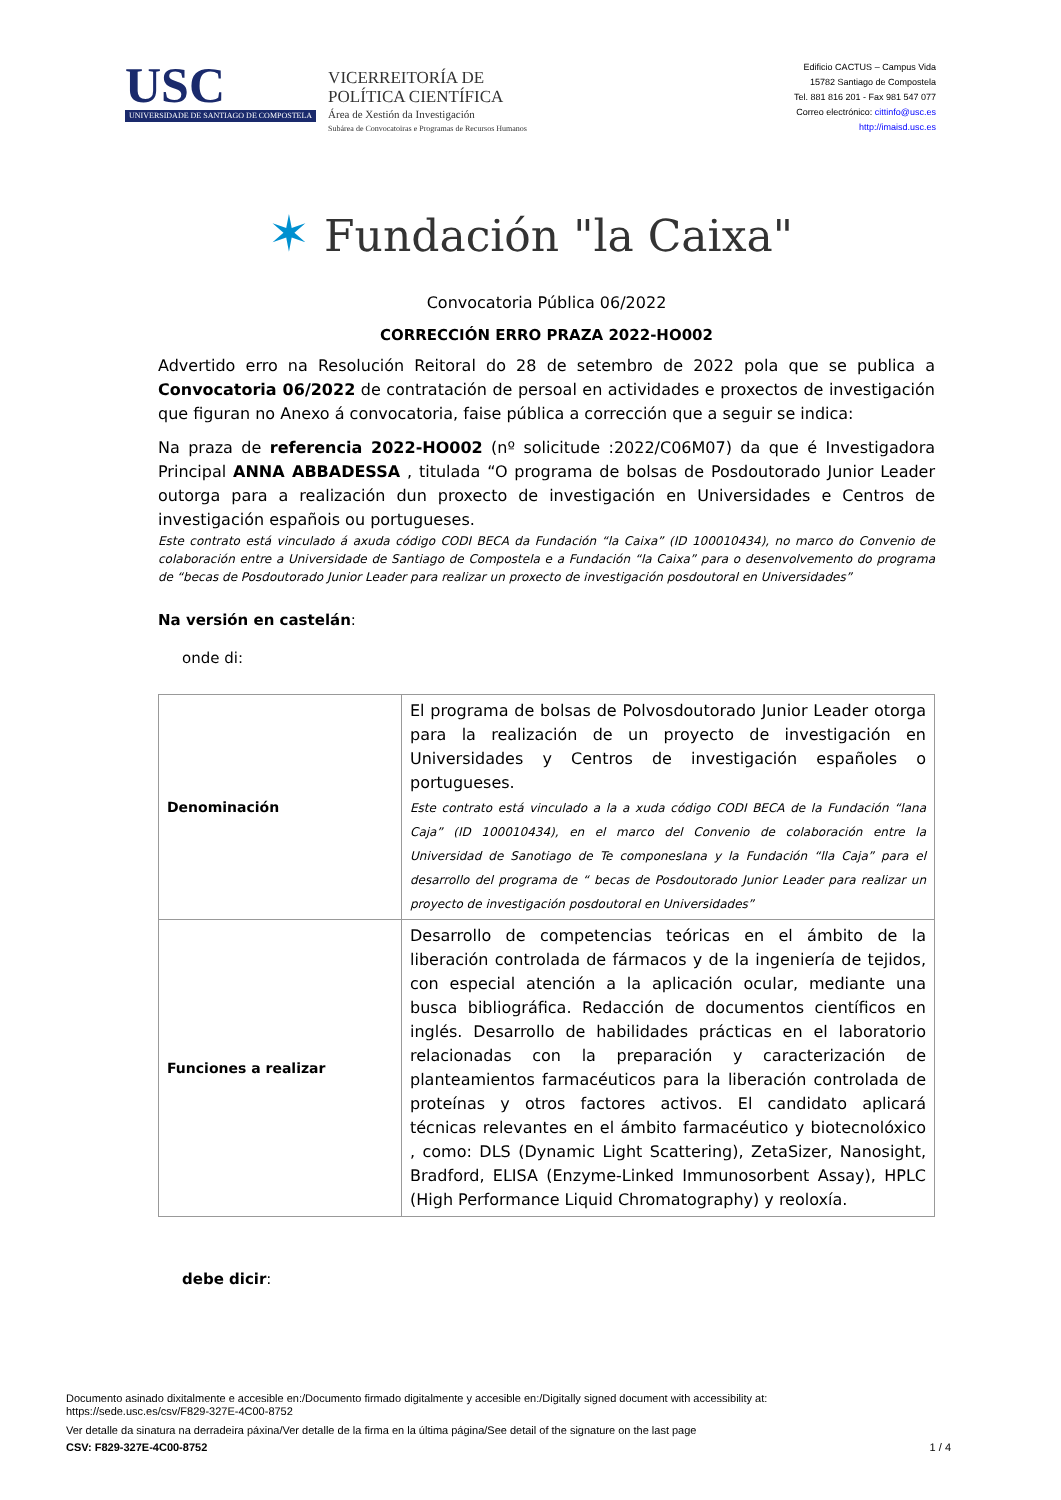USC
UNIVERSIDADE DE SANTIAGO DE COMPOSTELA
VICERREITORÍA DE
POLÍTICA CIENTÍFICA
Área de Xestión da Investigación
Subárea de Convocatoiras e Programas de Recursos Humanos
Edificio CACTUS – Campus Vida
15782 Santiago de Compostela
Tel. 881 816 201 - Fax 981 547 077
Correo electrónico: cittinfo@usc.es
http://imaisd.usc.es
✶ Fundación "la Caixa"
Convocatoria Pública 06/2022
CORRECCIÓN ERRO PRAZA 2022-HO002
Advertido erro na Resolución Reitoral do 28 de setembro de 2022 pola que se publica a Convocatoria 06/2022 de contratación de persoal en actividades e proxectos de investigación que figuran no Anexo á convocatoria, faise pública a corrección que a seguir se indica:
Na praza de referencia 2022-HO002 (nº solicitude :2022/C06M07) da que é Investigadora Principal ANNA ABBADESSA , titulada “O programa de bolsas de Posdoutorado Junior Leader outorga para a realización dun proxecto de investigación en Universidades e Centros de investigación españois ou portugueses.
Este contrato está vinculado á axuda código CODI BECA da Fundación “la Caixa” (ID 100010434), no marco do Convenio de colaboración entre a Universidade de Santiago de Compostela e a Fundación “la Caixa” para o desenvolvemento do programa de “becas de Posdoutorado Junior Leader para realizar un proxecto de investigación posdoutoral en Universidades”
Na versión en castelán:
onde di:
| Denominación | El programa de bolsas de Polvosdoutorado Junior Leader otorga para la realización de un proyecto de investigación en Universidades y Centros de investigación españoles o portugueses. Este contrato está vinculado a la a xuda código CODI BECA de la Fundación “lana Caja” (ID 100010434), en el marco del Convenio de colaboración entre la Universidad de Sanotiago de Te componeslana y la Fundación “lla Caja” para el desarrollo del programa de “ becas de Posdoutorado Junior Leader para realizar un proyecto de investigación posdoutoral en Universidades” |
| Funciones a realizar | Desarrollo de competencias teóricas en el ámbito de la liberación controlada de fármacos y de la ingeniería de tejidos, con especial atención a la aplicación ocular, mediante una busca bibliográfica. Redacción de documentos científicos en inglés. Desarrollo de habilidades prácticas en el laboratorio relacionadas con la preparación y caracterización de planteamientos farmacéuticos para la liberación controlada de proteínas y otros factores activos. El candidato aplicará técnicas relevantes en el ámbito farmacéutico y biotecnolóxico , como: DLS (Dynamic Light Scattering), ZetaSizer, Nanosight, Bradford, ELISA (Enzyme-Linked Immunosorbent Assay), HPLC (High Performance Liquid Chromatography) y reoloxía. |
debe dicir:
Documento asinado dixitalmente e accesible en:/Documento firmado digitalmente y accesible en:/Digitally signed document with accessibility at:
https://sede.usc.es/csv/F829-327E-4C00-8752
Ver detalle da sinatura na derradeira páxina/Ver detalle de la firma en la última página/See detail of the signature on the last page
CSV: F829-327E-4C00-8752 1 / 4